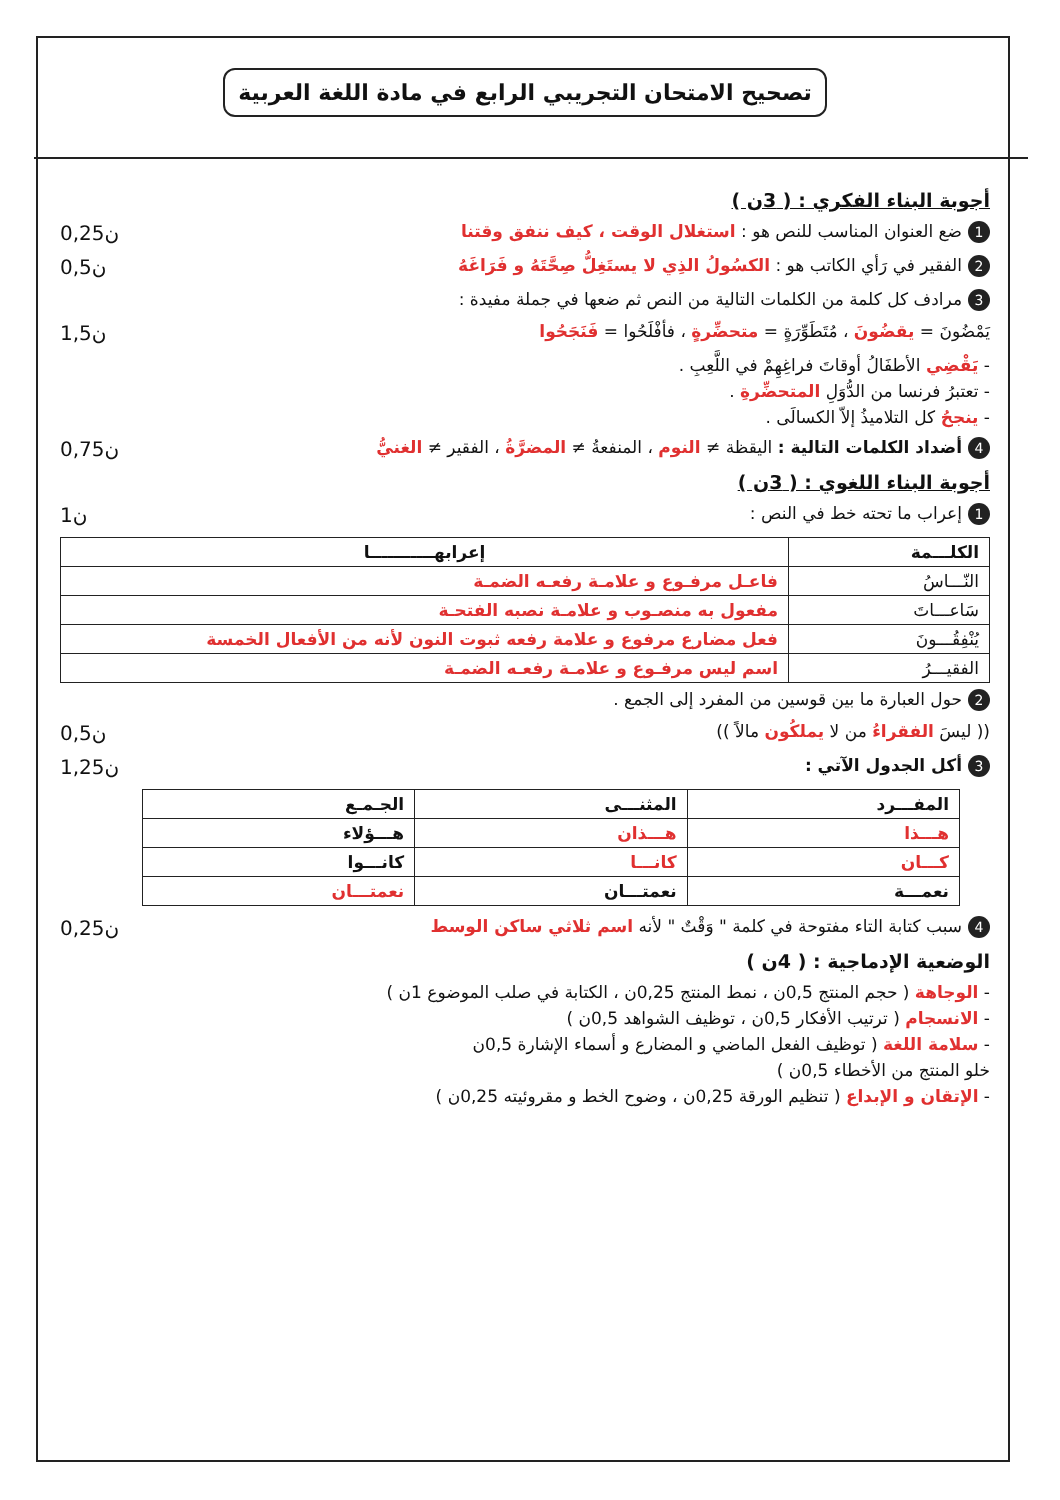تصحيح الامتحان التجريبي الرابع في مادة اللغة العربية
أجوبة البناء الفكري : ( 3ن )
1 ضع العنوان المناسب للنص هو : استغلال الوقت ، كيف ننفق وقتنا 0,25ن
2 الفقير في رَأي الكاتب هو : الكسُولُ الذِي لا يستَغِلُّ صِحَّتَهُ و فَرَاغَهُ 0,5ن
3 مرادف كل كلمة من الكلمات التالية من النص ثم ضعها في جملة مفيدة :
يَمْضُونَ = يقضُونَ ، مُتَطَوِّرَةٍ = متحضِّرةٍ ، فأفْلَحُوا = فَنَجَحُوا 1,5ن
- يَقْضِي الأطفَالُ أوقاتَ فراغِهِمْ في اللَّعِبِ .
- تعتبرُ فرنسا من الدُّوَلِ المتحضِّرةِ .
- ينجحُ كل التلاميذُ إلاّ الكسالَى .
4 أضداد الكلمات التالية : اليقظة ≠ النوم ، المنفعةُ ≠ المضرَّةُ ، الفقير ≠ الغنيُّ 0,75ن
أجوبة البناء اللغوي : ( 3ن )
1 إعراب ما تحته خط في النص : 1ن
| الكلـــمة | إعرابهـــــــــــا |
| --- | --- |
| النّـــاسُ | فاعـل مرفـوع و علامـة رفعـه الضمـة |
| سَاعـــاتَ | مفعول به منصـوب و علامـة نصبه الفتحـة |
| يُنْفِقُـــونَ | فعل مضارع مرفوع و علامة رفعه ثبوت النون لأنه من الأفعال الخمسة |
| الفقيـــرُ | اسم ليس مرفـوع و علامـة رفعـه الضمـة |
2 حول العبارة ما بين قوسين من المفرد إلى الجمع .
(( ليسَ الفقراءُ من لا يملكُون مالاً )) 0,5ن
3 أكل الجدول الآتي : 1,25ن
| المفـــرد | المثنـــى | الجـمـع |
| --- | --- | --- |
| هـــذا | هـــذان | هـــؤلاء |
| كـــان | كانـــا | كانـــوا |
| نعمـــة | نعمتـــان | نعمتـــان |
4 سبب كتابة التاء مفتوحة في كلمة " وَقْتٌ " لأنه اسم ثلاثي ساكن الوسط 0,25ن
الوضعية الإدماجية : ( 4ن )
- الوجاهة ( حجم المنتج 0,5ن ، نمط المنتج 0,25ن ، الكتابة في صلب الموضوع 1ن )
- الانسجام ( ترتيب الأفكار 0,5ن ، توظيف الشواهد 0,5ن )
- سلامة اللغة ( توظيف الفعل الماضي و المضارع و أسماء الإشارة 0,5ن
خلو المنتج من الأخطاء 0,5ن )
- الإتقان و الإبداع ( تنظيم الورقة 0,25ن ، وضوح الخط و مقروئيته 0,25ن )